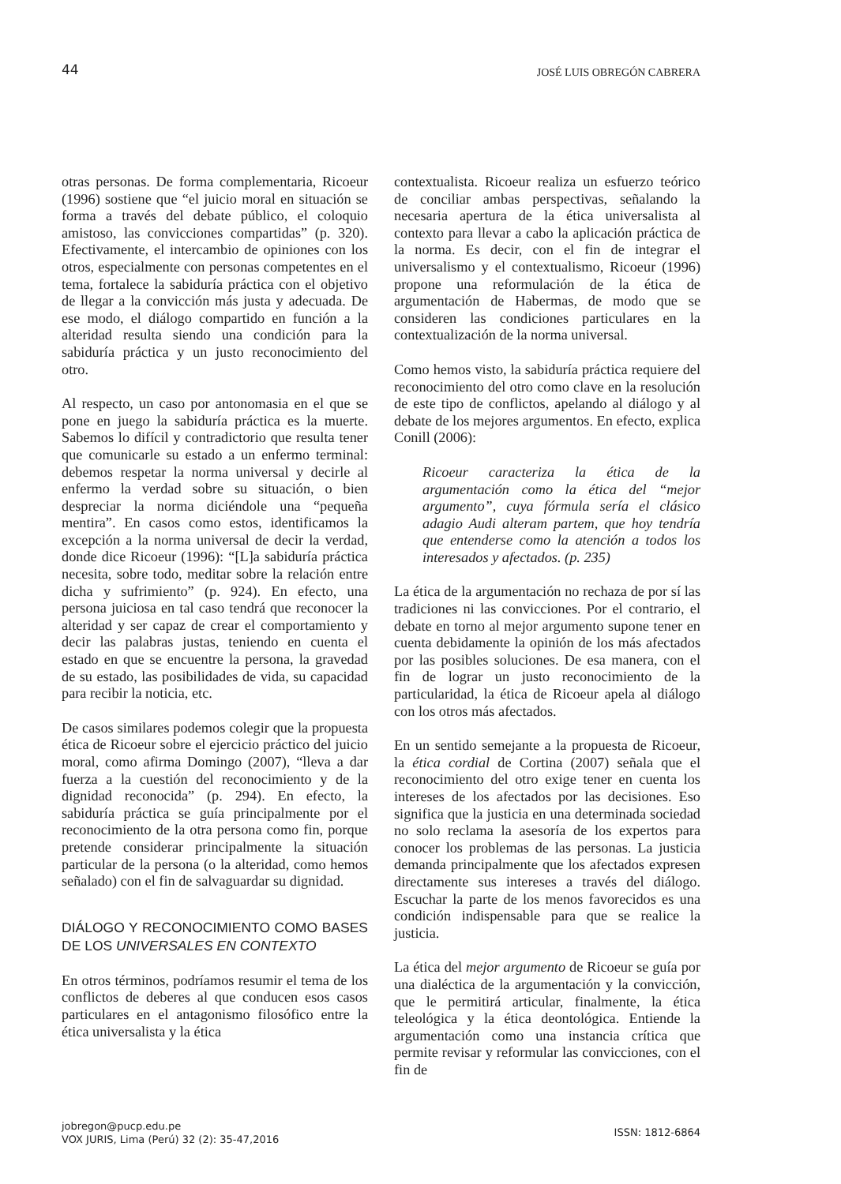44 JOSÉ LUIS OBREGÓN CABRERA
otras personas. De forma complementaria, Ricoeur (1996) sostiene que “el juicio moral en situación se forma a través del debate público, el coloquio amistoso, las convicciones compartidas” (p. 320). Efectivamente, el intercambio de opiniones con los otros, especialmente con personas competentes en el tema, fortalece la sabiduría práctica con el objetivo de llegar a la convicción más justa y adecuada. De ese modo, el diálogo compartido en función a la alteridad resulta siendo una condición para la sabiduría práctica y un justo reconocimiento del otro.
Al respecto, un caso por antonomasia en el que se pone en juego la sabiduría práctica es la muerte. Sabemos lo difícil y contradictorio que resulta tener que comunicarle su estado a un enfermo terminal: debemos respetar la norma universal y decirle al enfermo la verdad sobre su situación, o bien despreciar la norma diciéndole una “pequeña mentira”. En casos como estos, identificamos la excepción a la norma universal de decir la verdad, donde dice Ricoeur (1996): “[L]a sabiduría práctica necesita, sobre todo, meditar sobre la relación entre dicha y sufrimiento” (p. 924). En efecto, una persona juiciosa en tal caso tendrá que reconocer la alteridad y ser capaz de crear el comportamiento y decir las palabras justas, teniendo en cuenta el estado en que se encuentre la persona, la gravedad de su estado, las posibilidades de vida, su capacidad para recibir la noticia, etc.
De casos similares podemos colegir que la propuesta ética de Ricoeur sobre el ejercicio práctico del juicio moral, como afirma Domingo (2007), “lleva a dar fuerza a la cuestión del reconocimiento y de la dignidad reconocida” (p. 294). En efecto, la sabiduría práctica se guía principalmente por el reconocimiento de la otra persona como fin, porque pretende considerar principalmente la situación particular de la persona (o la alteridad, como hemos señalado) con el fin de salvaguardar su dignidad.
DIÁLOGO Y RECONOCIMIENTO COMO BASES DE LOS UNIVERSALES EN CONTEXTO
En otros términos, podríamos resumir el tema de los conflictos de deberes al que conducen esos casos particulares en el antagonismo filosófico entre la ética universalista y la ética
contextualista. Ricoeur realiza un esfuerzo teórico de conciliar ambas perspectivas, señalando la necesaria apertura de la ética universalista al contexto para llevar a cabo la aplicación práctica de la norma. Es decir, con el fin de integrar el universalismo y el contextualismo, Ricoeur (1996) propone una reformulación de la ética de argumentación de Habermas, de modo que se consideren las condiciones particulares en la contextualización de la norma universal.
Como hemos visto, la sabiduría práctica requiere del reconocimiento del otro como clave en la resolución de este tipo de conflictos, apelando al diálogo y al debate de los mejores argumentos. En efecto, explica Conill (2006):
Ricoeur caracteriza la ética de la argumentación como la ética del “mejor argumento”, cuya fórmula sería el clásico adagio Audi alteram partem, que hoy tendría que entenderse como la atención a todos los interesados y afectados. (p. 235)
La ética de la argumentación no rechaza de por sí las tradiciones ni las convicciones. Por el contrario, el debate en torno al mejor argumento supone tener en cuenta debidamente la opinión de los más afectados por las posibles soluciones. De esa manera, con el fin de lograr un justo reconocimiento de la particularidad, la ética de Ricoeur apela al diálogo con los otros más afectados.
En un sentido semejante a la propuesta de Ricoeur, la ética cordial de Cortina (2007) señala que el reconocimiento del otro exige tener en cuenta los intereses de los afectados por las decisiones. Eso significa que la justicia en una determinada sociedad no solo reclama la asesoría de los expertos para conocer los problemas de las personas. La justicia demanda principalmente que los afectados expresen directamente sus intereses a través del diálogo. Escuchar la parte de los menos favorecidos es una condición indispensable para que se realice la justicia.
La ética del mejor argumento de Ricoeur se guía por una dialéctica de la argumentación y la convicción, que le permitirá articular, finalmente, la ética teleológica y la ética deontológica. Entiende la argumentación como una instancia crítica que permite revisar y reformular las convicciones, con el fin de
jobregon@pucp.edu.pe
VOX JURIS, Lima (Perú) 32 (2): 35-47,2016
ISSN: 1812-6864